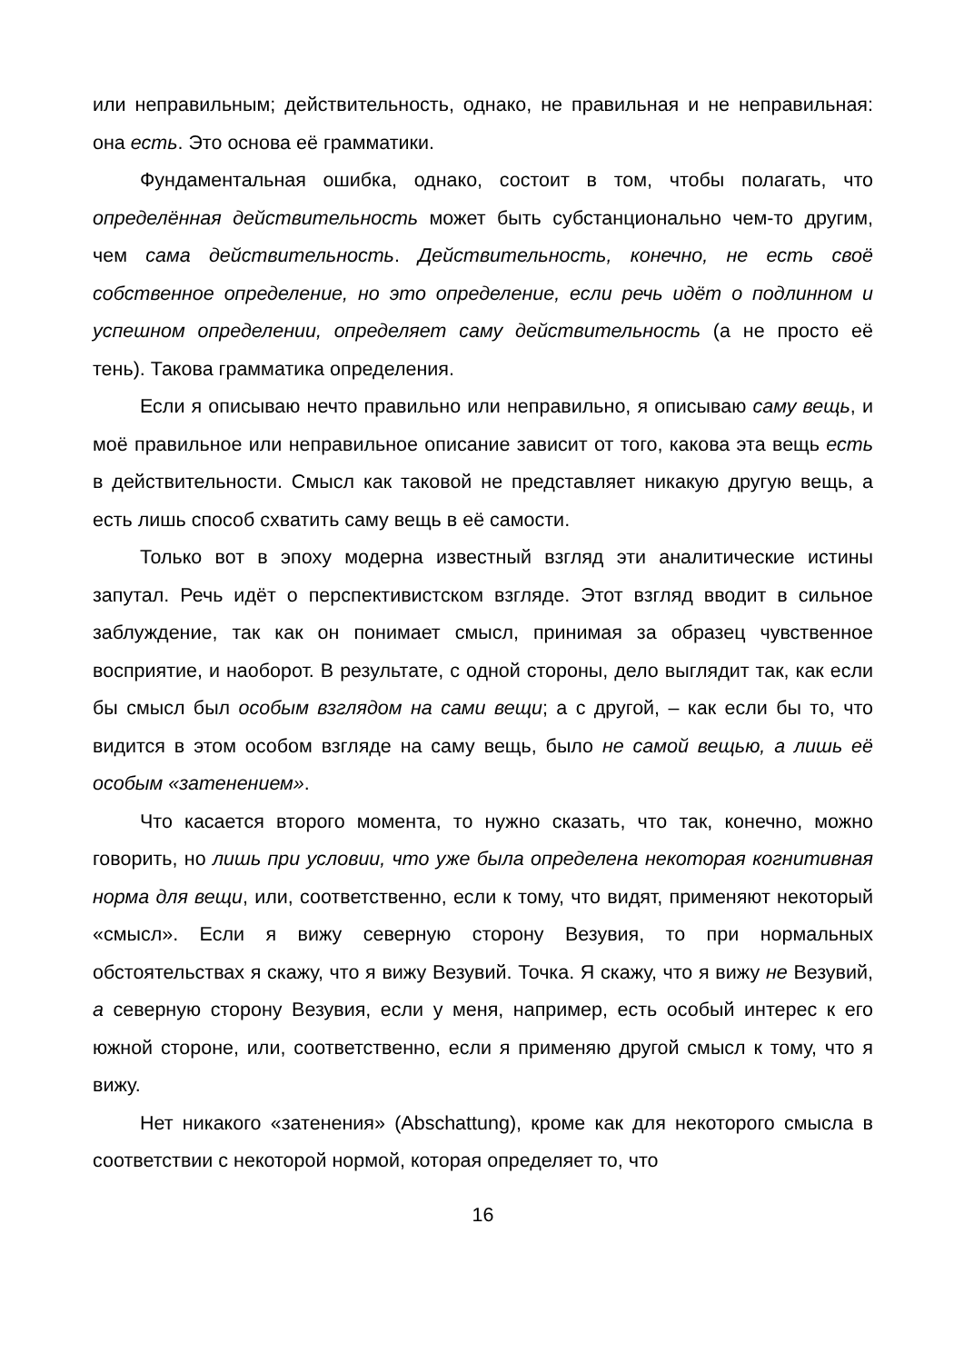или неправильным; действительность, однако, не правильная и не не­правильная: она есть. Это основа её грамматики.
Фундаментальная ошибка, однако, состоит в том, чтобы полагать, что определённая действительность может быть субстанционально чем-то другим, чем сама действительность. Действительность, конечно, не есть своё собственное определение, но это определение, если речь идёт о подлинном и успешном определении, определяет саму действи­тельность (а не просто её тень). Такова грамматика определения.
Если я описываю нечто правильно или неправильно, я описываю саму вещь, и моё правильное или неправильное описание зависит от того, какова эта вещь есть в действительности. Смысл как таковой не представляет никакую другую вещь, а есть лишь способ схватить саму вещь в её самости.
Только вот в эпоху модерна известный взгляд эти аналитические ис­тины запутал. Речь идёт о перспективистском взгляде. Этот взгляд вводит в сильное заблуждение, так как он понимает смысл, принимая за образец чувственное восприятие, и наоборот. В результате, с одной стороны, дело выглядит так, как если бы смысл был особым взглядом на сами вещи; а с другой, – как если бы то, что видится в этом особом взгляде на саму вещь, было не самой вещью, а лишь её особым «затенением».
Что касается второго момента, то нужно сказать, что так, конечно, можно говорить, но лишь при условии, что уже была определена неко­торая когнитивная норма для вещи, или, соответственно, если к тому, что видят, применяют некоторый «смысл». Если я вижу северную сторо­ну Везувия, то при нормальных обстоятельствах я скажу, что я вижу Ве­зувий. Точка. Я скажу, что я вижу не Везувий, а северную сторону Везу­вия, если у меня, например, есть особый интерес к его южной стороне, или, соответственно, если я применяю другой смысл к тому, что я вижу.
Нет никакого «затенения» (Abschattung), кроме как для некоторого смысла в соответствии с некоторой нормой, которая определяет то, что
16